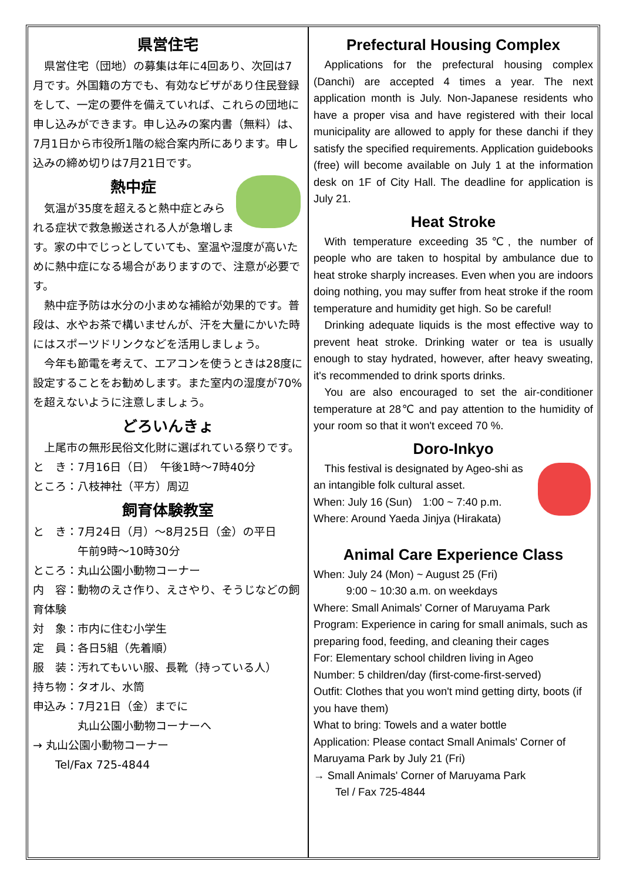県営住宅
県営住宅（団地）の募集は年に4回あり、次回は7月です。外国籍の方でも、有効なビザがあり住民登録をして、一定の要件を備えていれば、これらの団地に申し込みができます。申し込みの案内書（無料）は、7月1日から市役所1階の総合案内所にあります。申し込みの締め切りは7月21日です。
熱中症
気温が35度を超えると熱中症とみられる症状で救急搬送される人が急増します。家の中でじっとしていても、室温や湿度が高いために熱中症になる場合がありますので、注意が必要です。
熱中症予防は水分の小まめな補給が効果的です。普段は、水やお茶で構いませんが、汗を大量にかいた時にはスポーツドリンクなどを活用しましょう。
今年も節電を考えて、エアコンを使うときは28度に設定することをお勧めします。また室内の湿度が70%を超えないように注意しましょう。
どろいんきょ
上尾市の無形民俗文化財に選ばれている祭りです。
と　き：7月16日（日）　午後1時～7時40分
ところ：八枝神社（平方）周辺
飼育体験教室
と　き：7月24日（月）～8月25日（金）の平日
　　　　午前9時～10時30分
ところ：丸山公園小動物コーナー
内　容：動物のえさ作り、えさやり、そうじなどの飼育体験
対　象：市内に住む小学生
定　員：各日5組（先着順）
服　装：汚れてもいい服、長靴（持っている人）
持ち物：タオル、水筒
申込み：7月21日（金）までに
　　　　丸山公園小動物コーナーへ
→ 丸山公園小動物コーナー
　　Tel/Fax 725-4844
Prefectural Housing Complex
Applications for the prefectural housing complex (Danchi) are accepted 4 times a year. The next application month is July. Non-Japanese residents who have a proper visa and have registered with their local municipality are allowed to apply for these danchi if they satisfy the specified requirements. Application guidebooks (free) will become available on July 1 at the information desk on 1F of City Hall. The deadline for application is July 21.
Heat Stroke
With temperature exceeding 35℃, the number of people who are taken to hospital by ambulance due to heat stroke sharply increases. Even when you are indoors doing nothing, you may suffer from heat stroke if the room temperature and humidity get high. So be careful!
Drinking adequate liquids is the most effective way to prevent heat stroke. Drinking water or tea is usually enough to stay hydrated, however, after heavy sweating, it's recommended to drink sports drinks.
You are also encouraged to set the air-conditioner temperature at 28℃ and pay attention to the humidity of your room so that it won't exceed 70 %.
Doro-Inkyo
This festival is designated by Ageo-shi as an intangible folk cultural asset.
When: July 16 (Sun)　1:00 ~ 7:40 p.m.
Where: Around Yaeda Jinjya (Hirakata)
Animal Care Experience Class
When: July 24 (Mon) ~ August 25 (Fri)
　　　9:00 ~ 10:30 a.m. on weekdays
Where: Small Animals' Corner of Maruyama Park
Program: Experience in caring for small animals, such as preparing food, feeding, and cleaning their cages
For: Elementary school children living in Ageo
Number: 5 children/day (first-come-first-served)
Outfit: Clothes that you won't mind getting dirty, boots (if you have them)
What to bring: Towels and a water bottle
Application: Please contact Small Animals' Corner of Maruyama Park by July 21 (Fri)
→ Small Animals' Corner of Maruyama Park
　　Tel / Fax 725-4844